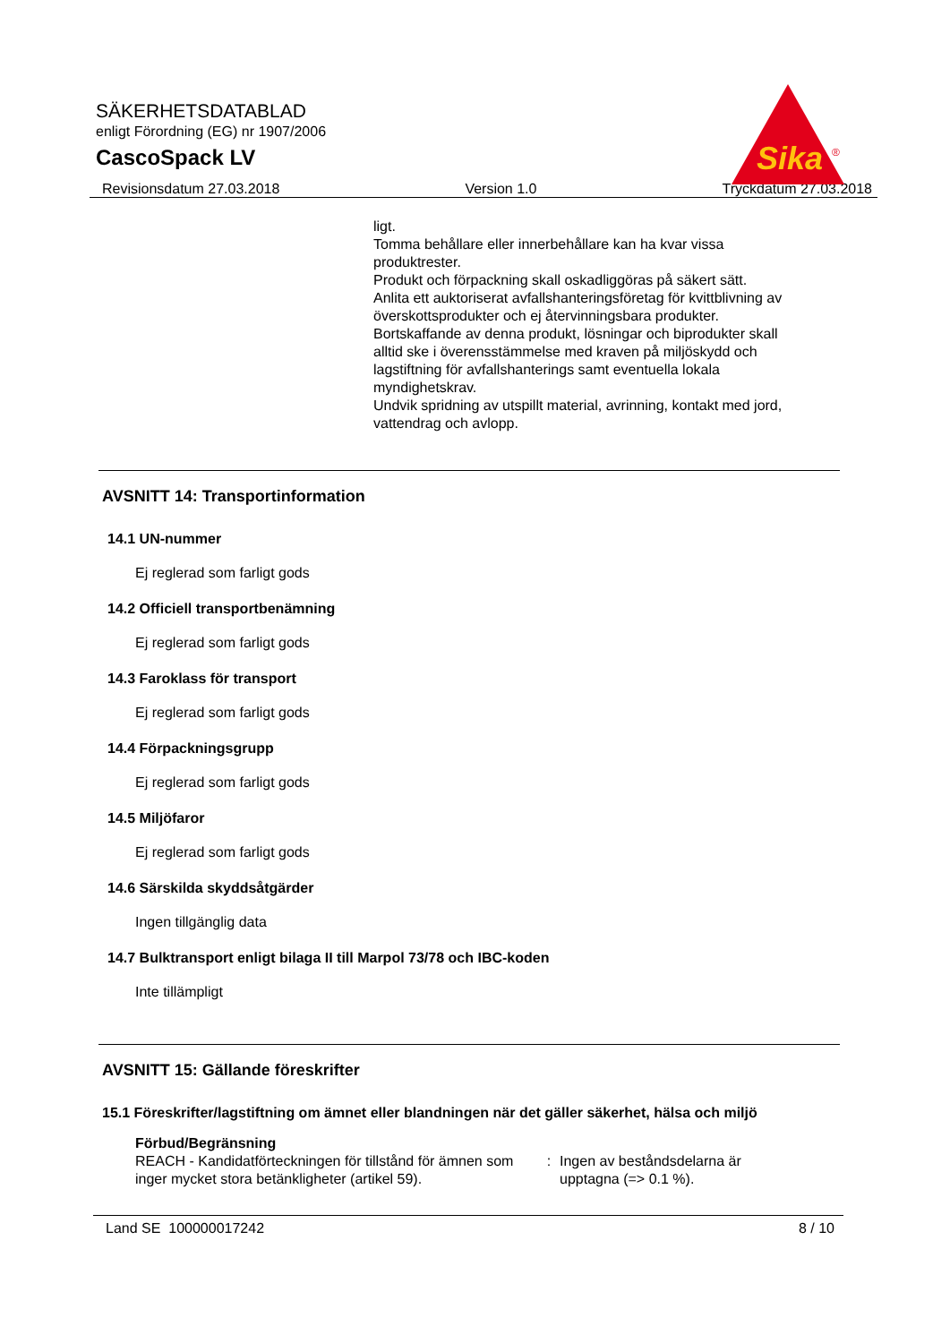SÄKERHETSDATABLAD
enligt Förordning (EG) nr 1907/2006
CascoSpack LV
Sika
®
Revisionsdatum 27.03.2018 Version 1.0 Tryckdatum 27.03.2018
ligt.
Tomma behållare eller innerbehållare kan ha kvar vissa produktrester.
Produkt och förpackning skall oskadliggöras på säkert sätt.
Anlita ett auktoriserat avfallshanteringsföretag för kvittblivning av överskottsprodukter och ej återvinningsbara produkter.
Bortskaffande av denna produkt, lösningar och biprodukter skall alltid ske i överensstämmelse med kraven på miljöskydd och lagstiftning för avfallshanterings samt eventuella lokala myndighetskrav.
Undvik spridning av utspillt material, avrinning, kontakt med jord, vattendrag och avlopp.
AVSNITT 14: Transportinformation
14.1 UN-nummer
Ej reglerad som farligt gods
14.2 Officiell transportbenämning
Ej reglerad som farligt gods
14.3 Faroklass för transport
Ej reglerad som farligt gods
14.4 Förpackningsgrupp
Ej reglerad som farligt gods
14.5 Miljöfaror
Ej reglerad som farligt gods
14.6 Särskilda skyddsåtgärder
Ingen tillgänglig data
14.7 Bulktransport enligt bilaga II till Marpol 73/78 och IBC-koden
Inte tillämpligt
AVSNITT 15: Gällande föreskrifter
15.1 Föreskrifter/lagstiftning om ämnet eller blandningen när det gäller säkerhet, hälsa och miljö
Förbud/Begränsning
REACH - Kandidatförteckningen för tillstånd för ämnen som inger mycket stora betänkligheter (artikel 59).
: Ingen av beståndsdelarna är upptagna (=> 0.1 %).
Land SE 100000017242 8 / 10